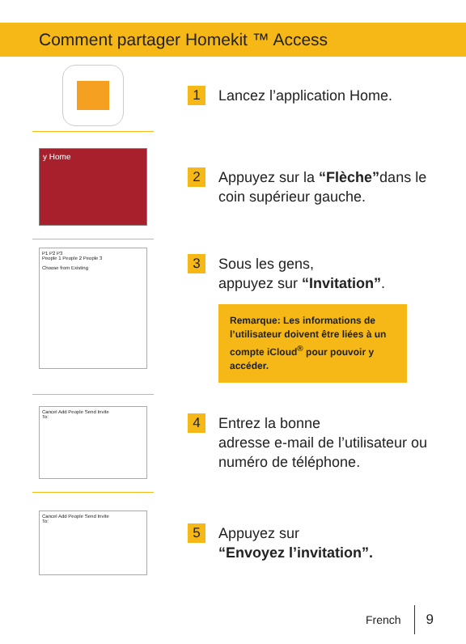Comment partager Homekit ™ Access
1
Lancez l’application Home.
y Home
2
Appuyez sur la “Flèche”dans le coin supérieur gauche.
P1 P2 P3
People 1 People 2 People 3
Choose from Existing
3
Sous les gens,
appuyez sur “Invitation”.
Remarque: Les informations de l’utilisateur doivent être liées à un compte iCloud<sup>®</sup> pour pouvoir y accéder.
Cancel Add People Send Invite
To:
4
Entrez la bonne
adresse e-mail de l’utilisateur ou numéro de téléphone.
Cancel Add People Send Invite
To:
5
Appuyez sur
“Envoyez l’invitation”.
French 9